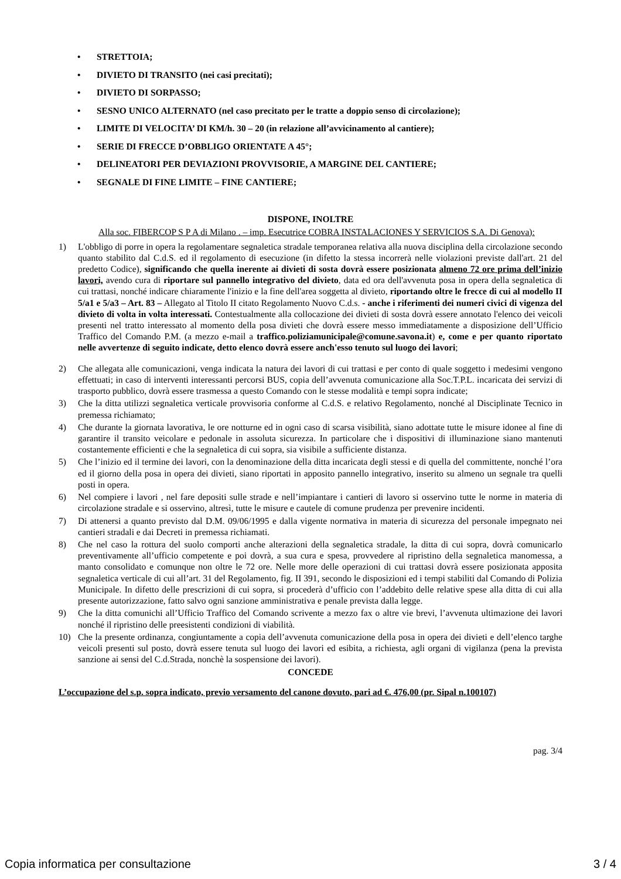• STRETTOIA;
• DIVIETO DI TRANSITO (nei casi precitati);
• DIVIETO DI SORPASSO;
• SESNO UNICO ALTERNATO (nel caso precitato per le tratte a doppio senso di circolazione);
• LIMITE DI VELOCITA’ DI KM/h. 30 – 20 (in relazione all’avvicinamento al cantiere);
• SERIE DI FRECCE D’OBBLIGO ORIENTATE A 45°;
• DELINEATORI PER DEVIAZIONI PROVVISORIE, A MARGINE DEL CANTIERE;
• SEGNALE DI FINE LIMITE – FINE CANTIERE;
DISPONE, INOLTRE
Alla soc. FIBERCOP S P A di Milano . – imp. Esecutrice COBRA INSTALACIONES Y SERVICIOS S.A. Di Genova):
1) L'obbligo di porre in opera la regolamentare segnaletica stradale temporanea relativa alla nuova disciplina della circolazione secondo quanto stabilito dal C.d.S. ed il regolamento di esecuzione (in difetto la stessa incorrerà nelle violazioni previste dall'art. 21 del predetto Codice), significando che quella inerente ai divieti di sosta dovrà essere posizionata almeno 72 ore prima dell’inizio lavori, avendo cura di riportare sul pannello integrativo del divieto, data ed ora dell'avvenuta posa in opera della segnaletica di cui trattasi, nonché indicare chiaramente l'inizio e la fine dell'area soggetta al divieto, riportando oltre le frecce di cui al modello II 5/a1 e 5/a3 – Art. 83 – Allegato al Titolo II citato Regolamento Nuovo C.d.s. - anche i riferimenti dei numeri civici di vigenza del divieto di volta in volta interessati. Contestualmente alla collocazione dei divieti di sosta dovrà essere annotato l'elenco dei veicoli presenti nel tratto interessato al momento della posa divieti che dovrà essere messo immediatamente a disposizione dell’Ufficio Traffico del Comando P.M. (a mezzo e-mail a traffico.poliziamunicipale@comune.savona.it) e, come e per quanto riportato nelle avvertenze di seguito indicate, detto elenco dovrà essere anch'esso tenuto sul luogo dei lavori;
2) Che allegata alle comunicazioni, venga indicata la natura dei lavori di cui trattasi e per conto di quale soggetto i medesimi vengono effettuati; in caso di interventi interessanti percorsi BUS, copia dell’avvenuta comunicazione alla Soc.T.P.L. incaricata dei servizi di trasporto pubblico, dovrà essere trasmessa a questo Comando con le stesse modalità e tempi sopra indicate;
3) Che la ditta utilizzi segnaletica verticale provvisoria conforme al C.d.S. e relativo Regolamento, nonché al Disciplinate Tecnico in premessa richiamato;
4) Che durante la giornata lavorativa, le ore notturne ed in ogni caso di scarsa visibilità, siano adottate tutte le misure idonee al fine di garantire il transito veicolare e pedonale in assoluta sicurezza. In particolare che i dispositivi di illuminazione siano mantenuti costantemente efficienti e che la segnaletica di cui sopra, sia visibile a sufficiente distanza.
5) Che l’inizio ed il termine dei lavori, con la denominazione della ditta incaricata degli stessi e di quella del committente, nonché l’ora ed il giorno della posa in opera dei divieti, siano riportati in apposito pannello integrativo, inserito su almeno un segnale tra quelli posti in opera.
6) Nel compiere i lavori , nel fare depositi sulle strade e nell’impiantare i cantieri di lavoro si osservino tutte le norme in materia di circolazione stradale e si osservino, altresì, tutte le misure e cautele di comune prudenza per prevenire incidenti.
7) Di attenersi a quanto previsto dal D.M. 09/06/1995 e dalla vigente normativa in materia di sicurezza del personale impegnato nei cantieri stradali e dai Decreti in premessa richiamati.
8) Che nel caso la rottura del suolo comporti anche alterazioni della segnaletica stradale, la ditta di cui sopra, dovrà comunicarlo preventivamente all’ufficio competente e poi dovrà, a sua cura e spesa, provvedere al ripristino della segnaletica manomessa, a manto consolidato e comunque non oltre le 72 ore. Nelle more delle operazioni di cui trattasi dovrà essere posizionata apposita segnaletica verticale di cui all’art. 31 del Regolamento, fig. II 391, secondo le disposizioni ed i tempi stabiliti dal Comando di Polizia Municipale. In difetto delle prescrizioni di cui sopra, si procederà d’ufficio con l’addebito delle relative spese alla ditta di cui alla presente autorizzazione, fatto salvo ogni sanzione amministrativa e penale prevista dalla legge.
9) Che la ditta comunichi all’Ufficio Traffico del Comando scrivente a mezzo fax o altre vie brevi, l’avvenuta ultimazione dei lavori nonché il ripristino delle preesistenti condizioni di viabilità.
10) Che la presente ordinanza, congiuntamente a copia dell’avvenuta comunicazione della posa in opera dei divieti e dell’elenco targhe veicoli presenti sul posto, dovrà essere tenuta sul luogo dei lavori ed esibita, a richiesta, agli organi di vigilanza (pena la prevista sanzione ai sensi del C.d.Strada, nonchè la sospensione dei lavori).
CONCEDE
L’occupazione del s.p. sopra indicato, previo versamento del canone dovuto, pari ad €. 476,00 (pr. Sipal n.100107)
pag. 3/4
Copia informatica per consultazione 3 / 4